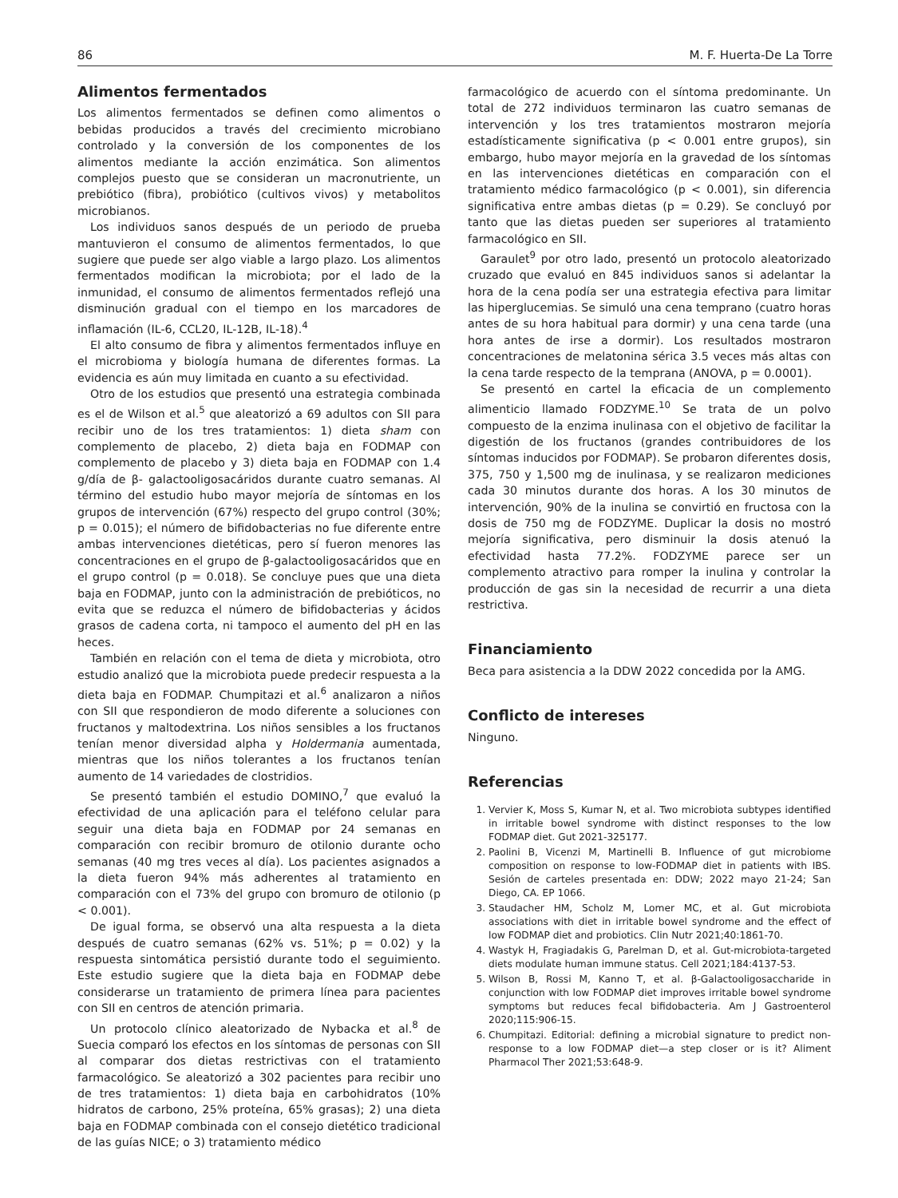86 M. F. Huerta-De La Torre
Alimentos fermentados
Los alimentos fermentados se definen como alimentos o bebidas producidos a través del crecimiento microbiano controlado y la conversión de los componentes de los alimentos mediante la acción enzimática. Son alimentos complejos puesto que se consideran un macronutriente, un prebiótico (fibra), probiótico (cultivos vivos) y metabolitos microbianos.
Los individuos sanos después de un periodo de prueba mantuvieron el consumo de alimentos fermentados, lo que sugiere que puede ser algo viable a largo plazo. Los alimentos fermentados modifican la microbiota; por el lado de la inmunidad, el consumo de alimentos fermentados reflejó una disminución gradual con el tiempo en los marcadores de inflamación (IL-6, CCL20, IL-12B, IL-18).<sup>4</sup>
El alto consumo de fibra y alimentos fermentados influye en el microbioma y biología humana de diferentes formas. La evidencia es aún muy limitada en cuanto a su efectividad.
Otro de los estudios que presentó una estrategia combinada es el de Wilson et al.<sup>5</sup> que aleatorizó a 69 adultos con SII para recibir uno de los tres tratamientos: 1) dieta sham con complemento de placebo, 2) dieta baja en FODMAP con complemento de placebo y 3) dieta baja en FODMAP con 1.4 g/día de β- galactooligosacáridos durante cuatro semanas. Al término del estudio hubo mayor mejoría de síntomas en los grupos de intervención (67%) respecto del grupo control (30%; p = 0.015); el número de bifidobacterias no fue diferente entre ambas intervenciones dietéticas, pero sí fueron menores las concentraciones en el grupo de β-galactooligosacáridos que en el grupo control (p = 0.018). Se concluye pues que una dieta baja en FODMAP, junto con la administración de prebióticos, no evita que se reduzca el número de bifidobacterias y ácidos grasos de cadena corta, ni tampoco el aumento del pH en las heces.
También en relación con el tema de dieta y microbiota, otro estudio analizó que la microbiota puede predecir respuesta a la dieta baja en FODMAP. Chumpitazi et al.<sup>6</sup> analizaron a niños con SII que respondieron de modo diferente a soluciones con fructanos y maltodextrina. Los niños sensibles a los fructanos tenían menor diversidad alpha y Holdermania aumentada, mientras que los niños tolerantes a los fructanos tenían aumento de 14 variedades de clostridios.
Se presentó también el estudio DOMINO,<sup>7</sup> que evaluó la efectividad de una aplicación para el teléfono celular para seguir una dieta baja en FODMAP por 24 semanas en comparación con recibir bromuro de otilonio durante ocho semanas (40 mg tres veces al día). Los pacientes asignados a la dieta fueron 94% más adherentes al tratamiento en comparación con el 73% del grupo con bromuro de otilonio (p < 0.001).
De igual forma, se observó una alta respuesta a la dieta después de cuatro semanas (62% vs. 51%; p = 0.02) y la respuesta sintomática persistió durante todo el seguimiento. Este estudio sugiere que la dieta baja en FODMAP debe considerarse un tratamiento de primera línea para pacientes con SII en centros de atención primaria.
Un protocolo clínico aleatorizado de Nybacka et al.<sup>8</sup> de Suecia comparó los efectos en los síntomas de personas con SII al comparar dos dietas restrictivas con el tratamiento farmacológico. Se aleatorizó a 302 pacientes para recibir uno de tres tratamientos: 1) dieta baja en carbohidratos (10% hidratos de carbono, 25% proteína, 65% grasas); 2) una dieta baja en FODMAP combinada con el consejo dietético tradicional de las guías NICE; o 3) tratamiento médico
farmacológico de acuerdo con el síntoma predominante. Un total de 272 individuos terminaron las cuatro semanas de intervención y los tres tratamientos mostraron mejoría estadísticamente significativa (p < 0.001 entre grupos), sin embargo, hubo mayor mejoría en la gravedad de los síntomas en las intervenciones dietéticas en comparación con el tratamiento médico farmacológico (p < 0.001), sin diferencia significativa entre ambas dietas (p = 0.29). Se concluyó por tanto que las dietas pueden ser superiores al tratamiento farmacológico en SII.
Garaulet<sup>9</sup> por otro lado, presentó un protocolo aleatorizado cruzado que evaluó en 845 individuos sanos si adelantar la hora de la cena podía ser una estrategia efectiva para limitar las hiperglucemias. Se simuló una cena temprano (cuatro horas antes de su hora habitual para dormir) y una cena tarde (una hora antes de irse a dormir). Los resultados mostraron concentraciones de melatonina sérica 3.5 veces más altas con la cena tarde respecto de la temprana (ANOVA, p = 0.0001).
Se presentó en cartel la eficacia de un complemento alimenticio llamado FODZYME.<sup>10</sup> Se trata de un polvo compuesto de la enzima inulinasa con el objetivo de facilitar la digestión de los fructanos (grandes contribuidores de los síntomas inducidos por FODMAP). Se probaron diferentes dosis, 375, 750 y 1,500 mg de inulinasa, y se realizaron mediciones cada 30 minutos durante dos horas. A los 30 minutos de intervención, 90% de la inulina se convirtió en fructosa con la dosis de 750 mg de FODZYME. Duplicar la dosis no mostró mejoría significativa, pero disminuir la dosis atenuó la efectividad hasta 77.2%. FODZYME parece ser un complemento atractivo para romper la inulina y controlar la producción de gas sin la necesidad de recurrir a una dieta restrictiva.
Financiamiento
Beca para asistencia a la DDW 2022 concedida por la AMG.
Conflicto de intereses
Ninguno.
Referencias
1. Vervier K, Moss S, Kumar N, et al. Two microbiota subtypes identified in irritable bowel syndrome with distinct responses to the low FODMAP diet. Gut 2021-325177.
2. Paolini B, Vicenzi M, Martinelli B. Influence of gut microbiome composition on response to low-FODMAP diet in patients with IBS. Sesión de carteles presentada en: DDW; 2022 mayo 21-24; San Diego, CA. EP 1066.
3. Staudacher HM, Scholz M, Lomer MC, et al. Gut microbiota associations with diet in irritable bowel syndrome and the effect of low FODMAP diet and probiotics. Clin Nutr 2021;40:1861-70.
4. Wastyk H, Fragiadakis G, Parelman D, et al. Gut-microbiota-targeted diets modulate human immune status. Cell 2021;184:4137-53.
5. Wilson B, Rossi M, Kanno T, et al. β-Galactooligosaccharide in conjunction with low FODMAP diet improves irritable bowel syndrome symptoms but reduces fecal bifidobacteria. Am J Gastroenterol 2020;115:906-15.
6. Chumpitazi. Editorial: defining a microbial signature to predict non-response to a low FODMAP diet—a step closer or is it? Aliment Pharmacol Ther 2021;53:648-9.